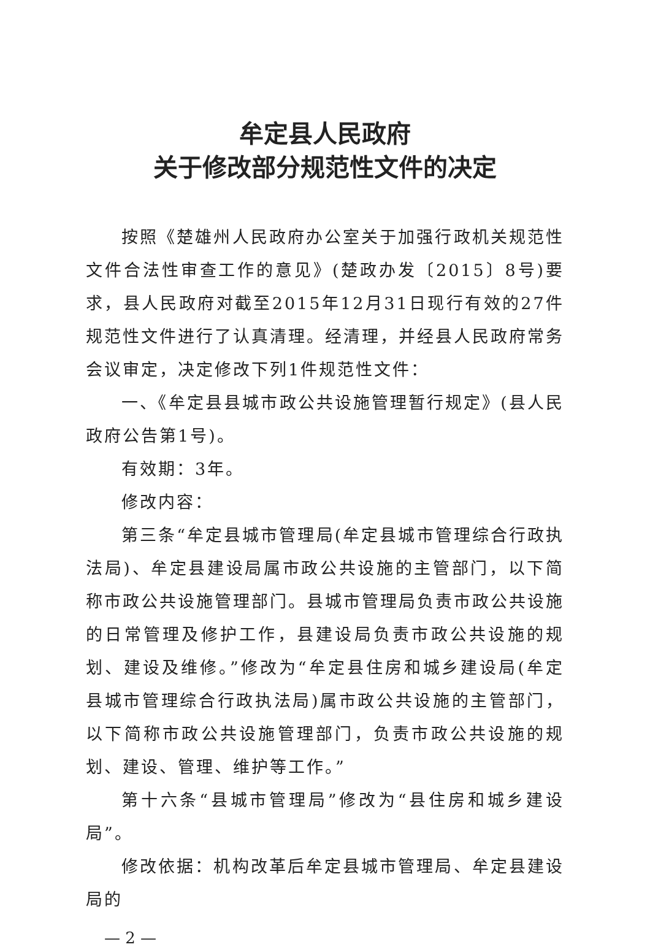牟定县人民政府
关于修改部分规范性文件的决定
按照《楚雄州人民政府办公室关于加强行政机关规范性文件合法性审查工作的意见》(楚政办发〔2015〕8号)要求，县人民政府对截至2015年12月31日现行有效的27件规范性文件进行了认真清理。经清理，并经县人民政府常务会议审定，决定修改下列1件规范性文件：
一、《牟定县县城市政公共设施管理暂行规定》(县人民政府公告第1号)。
有效期：3年。
修改内容：
第三条“牟定县城市管理局(牟定县城市管理综合行政执法局)、牟定县建设局属市政公共设施的主管部门，以下简称市政公共设施管理部门。县城市管理局负责市政公共设施的日常管理及修护工作，县建设局负责市政公共设施的规划、建设及维修。”修改为“牟定县住房和城乡建设局(牟定县城市管理综合行政执法局)属市政公共设施的主管部门，以下简称市政公共设施管理部门，负责市政公共设施的规划、建设、管理、维护等工作。”
第十六条“县城市管理局”修改为“县住房和城乡建设局”。
修改依据：机构改革后牟定县城市管理局、牟定县建设局的
— 2 —